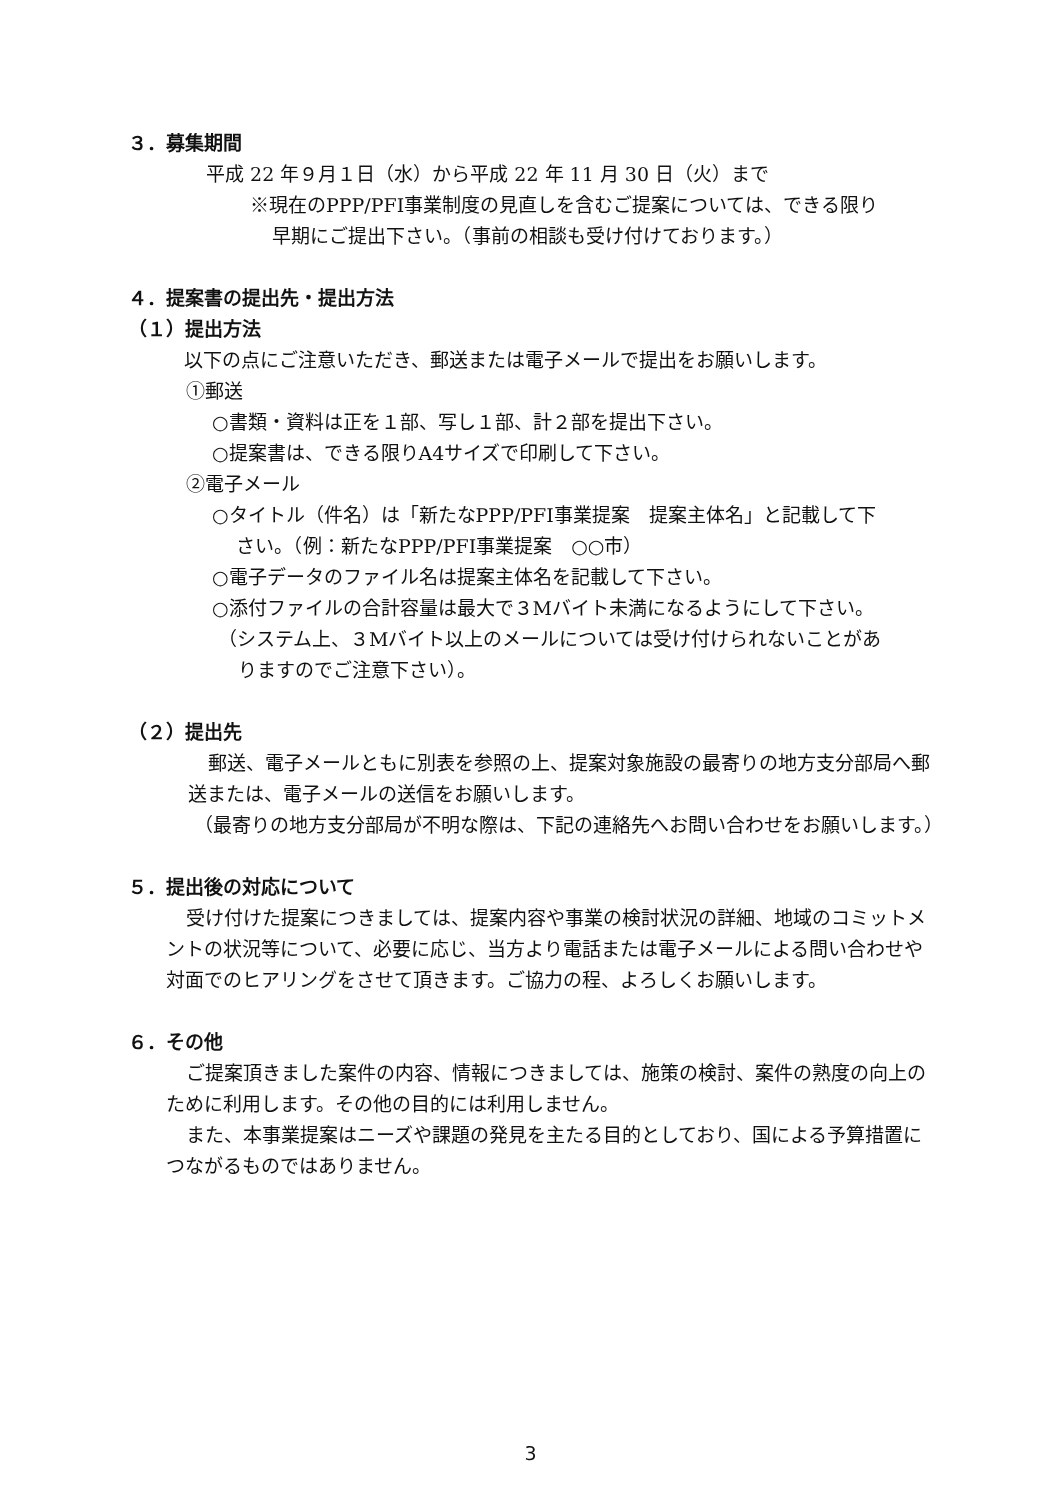３．募集期間
平成 22 年９月１日（水）から平成 22 年 11 月 30 日（火）まで
※現在のPPP/PFI事業制度の見直しを含むご提案については、できる限り
早期にご提出下さい。（事前の相談も受け付けております。）
４．提案書の提出先・提出方法
（１）提出方法
以下の点にご注意いただき、郵送または電子メールで提出をお願いします。
①郵送
○書類・資料は正を１部、写し１部、計２部を提出下さい。
○提案書は、できる限りA4サイズで印刷して下さい。
②電子メール
○タイトル（件名）は「新たなPPP/PFI事業提案　提案主体名」と記載して下
さい。（例：新たなPPP/PFI事業提案　○○市）
○電子データのファイル名は提案主体名を記載して下さい。
○添付ファイルの合計容量は最大で３Mバイト未満になるようにして下さい。
（システム上、３Mバイト以上のメールについては受け付けられないことがあ
りますのでご注意下さい）。
（２）提出先
郵送、電子メールともに別表を参照の上、提案対象施設の最寄りの地方支分部局へ郵送または、電子メールの送信をお願いします。
（最寄りの地方支分部局が不明な際は、下記の連絡先へお問い合わせをお願いします。）
５．提出後の対応について
受け付けた提案につきましては、提案内容や事業の検討状況の詳細、地域のコミットメントの状況等について、必要に応じ、当方より電話または電子メールによる問い合わせや対面でのヒアリングをさせて頂きます。ご協力の程、よろしくお願いします。
６．その他
ご提案頂きました案件の内容、情報につきましては、施策の検討、案件の熟度の向上のために利用します。その他の目的には利用しません。
また、本事業提案はニーズや課題の発見を主たる目的としており、国による予算措置につながるものではありません。
3